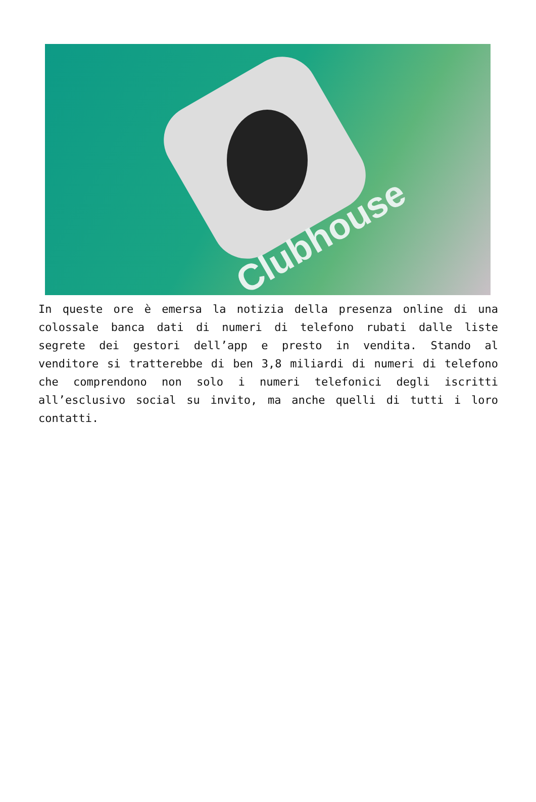Clubhouse
In queste ore è emersa la notizia della presenza online di una colossale banca dati di numeri di telefono rubati dalle liste segrete dei gestori dell’app e presto in vendita. Stando al venditore si tratterebbe di ben 3,8 miliardi di numeri di telefono che comprendono non solo i numeri telefonici degli iscritti all’esclusivo social su invito, ma anche quelli di tutti i loro contatti.